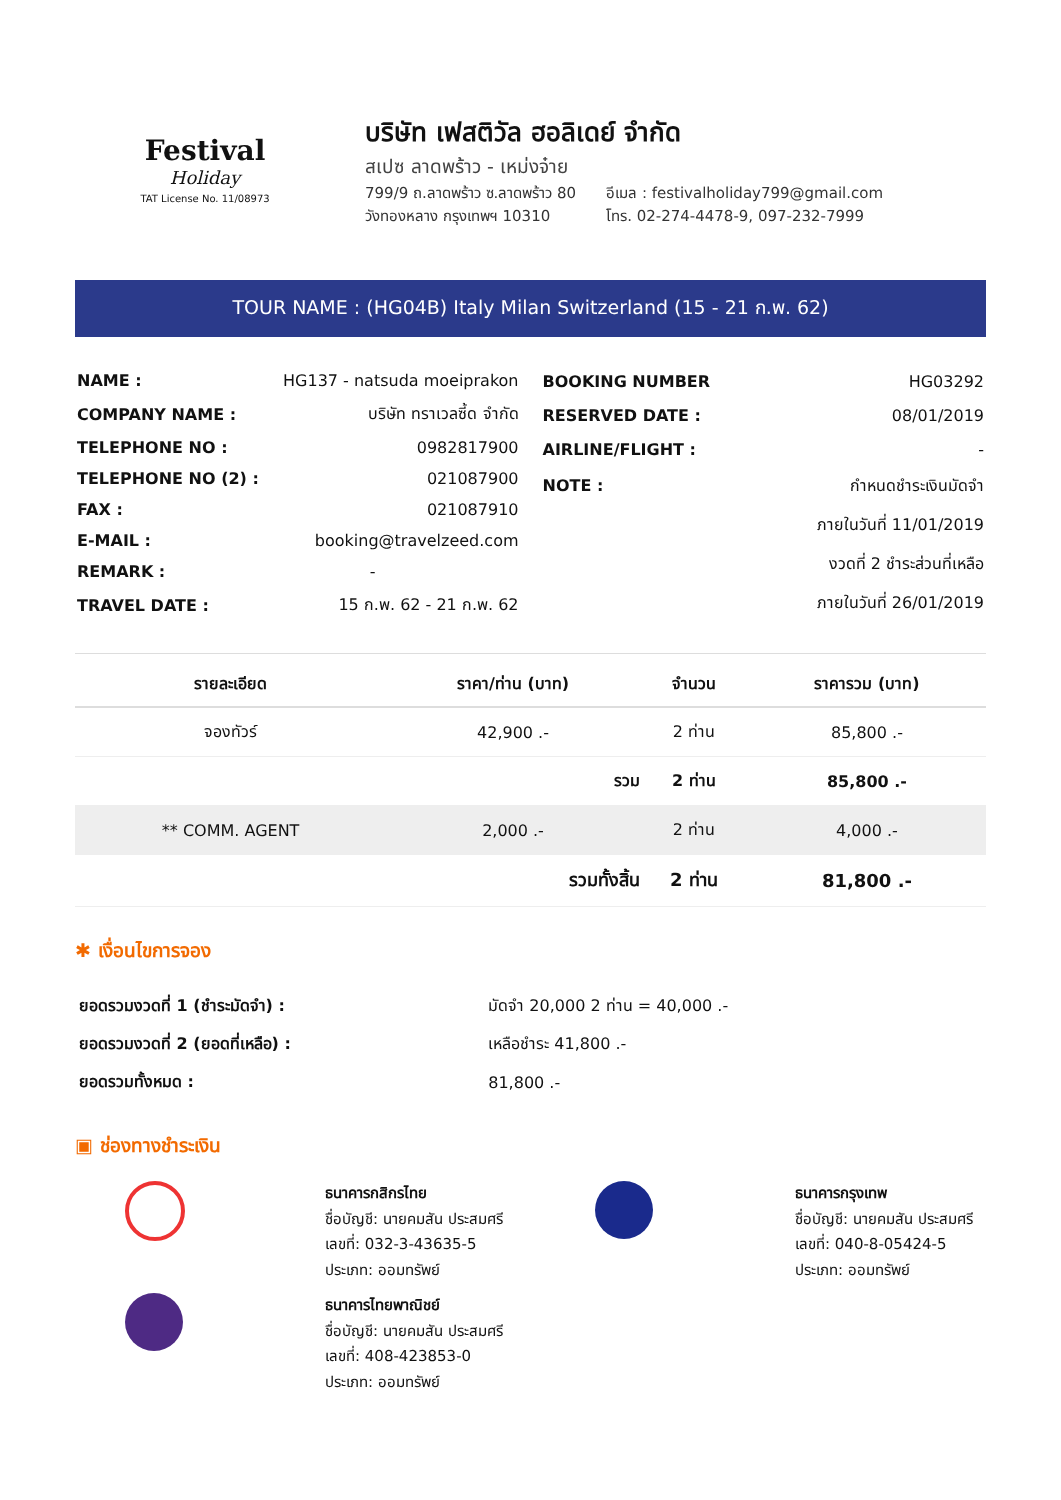Festival
Holiday
TAT License No. 11/08973
บริษัท เฟสติวัล ฮอลิเดย์ จำกัด
สเปซ ลาดพร้าว - เหม่งจ๋าย
799/9 ถ.ลาดพร้าว ซ.ลาดพร้าว 80
วังทองหลาง กรุงเทพฯ 10310
อีเมล : festivalholiday799@gmail.com
โทร. 02-274-4478-9, 097-232-7999
TOUR NAME : (HG04B) Italy Milan Switzerland (15 - 21 ก.พ. 62)
| NAME : | HG137 - natsuda moeiprakon |
| COMPANY NAME : | บริษัท ทราเวลซี้ด จำกัด |
| TELEPHONE NO : | 0982817900 |
| TELEPHONE NO (2) : | 021087900 |
| FAX : | 021087910 |
| E-MAIL : | booking@travelzeed.com |
| REMARK : | - |
| TRAVEL DATE : | 15 ก.พ. 62 - 21 ก.พ. 62 |
| BOOKING NUMBER | HG03292 |
| RESERVED DATE : | 08/01/2019 |
| AIRLINE/FLIGHT : | - |
| NOTE : | กำหนดชำระเงินมัดจำ |
| | ภายในวันที่ 11/01/2019 |
| | งวดที่ 2 ชำระส่วนที่เหลือ |
| | ภายในวันที่ 26/01/2019 |
| รายละเอียด | ราคา/ท่าน (บาท) | จำนวน | ราคารวม (บาท) |
| --- | --- | --- | --- |
| จองทัวร์ | 42,900 .- | 2 ท่าน | 85,800 .- |
| | รวม | 2 ท่าน | 85,800 .- |
| ** COMM. AGENT | 2,000 .- | 2 ท่าน | 4,000 .- |
| | รวมทั้งสิ้น | 2 ท่าน | 81,800 .- |
✱ เงื่อนไขการจอง
| ยอดรวมงวดที่ 1 (ชำระมัดจำ) : | มัดจำ 20,000 2 ท่าน = 40,000 .- |
| ยอดรวมงวดที่ 2 (ยอดที่เหลือ) : | เหลือชำระ 41,800 .- |
| ยอดรวมทั้งหมด : | 81,800 .- |
▣ ช่องทางชำระเงิน
ธนาคารกสิกรไทย
ชื่อบัญชี: นายคมสัน ประสมศรี
เลขที่: 032-3-43635-5
ประเภท: ออมทรัพย์
ธนาคารกรุงเทพ
ชื่อบัญชี: นายคมสัน ประสมศรี
เลขที่: 040-8-05424-5
ประเภท: ออมทรัพย์
ธนาคารไทยพาณิชย์
ชื่อบัญชี: นายคมสัน ประสมศรี
เลขที่: 408-423853-0
ประเภท: ออมทรัพย์